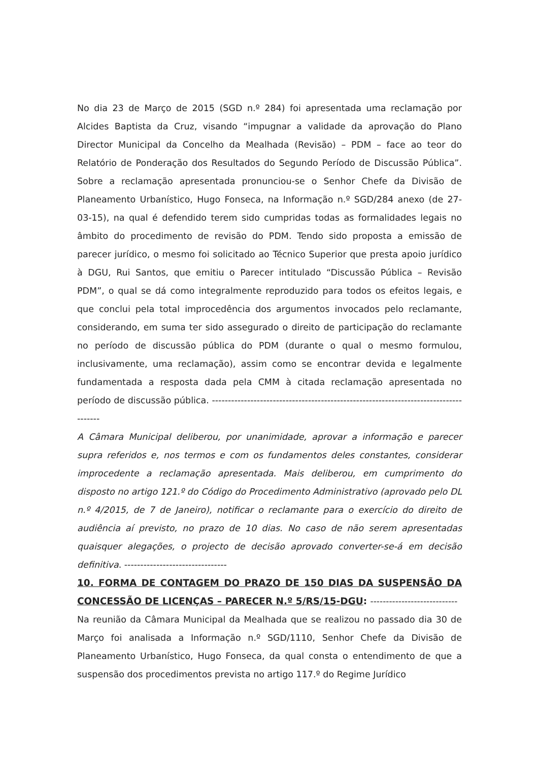No dia 23 de Março de 2015 (SGD n.º 284) foi apresentada uma reclamação por Alcides Baptista da Cruz, visando “impugnar a validade da aprovação do Plano Director Municipal da Concelho da Mealhada (Revisão) – PDM – face ao teor do Relatório de Ponderação dos Resultados do Segundo Período de Discussão Pública”. Sobre a reclamação apresentada pronunciou-se o Senhor Chefe da Divisão de Planeamento Urbanístico, Hugo Fonseca, na Informação n.º SGD/284 anexo (de 27-03-15), na qual é defendido terem sido cumpridas todas as formalidades legais no âmbito do procedimento de revisão do PDM. Tendo sido proposta a emissão de parecer jurídico, o mesmo foi solicitado ao Técnico Superior que presta apoio jurídico à DGU, Rui Santos, que emitiu o Parecer intitulado “Discussão Pública – Revisão PDM”, o qual se dá como integralmente reproduzido para todos os efeitos legais, e que conclui pela total improcedência dos argumentos invocados pelo reclamante, considerando, em suma ter sido assegurado o direito de participação do reclamante no período de discussão pública do PDM (durante o qual o mesmo formulou, inclusivamente, uma reclamação), assim como se encontrar devida e legalmente fundamentada a resposta dada pela CMM à citada reclamação apresentada no período de discussão pública. -------------------------------------------------------------------------------------
A Câmara Municipal deliberou, por unanimidade, aprovar a informação e parecer supra referidos e, nos termos e com os fundamentos deles constantes, considerar improcedente a reclamação apresentada. Mais deliberou, em cumprimento do disposto no artigo 121.º do Código do Procedimento Administrativo (aprovado pelo DL n.º 4/2015, de 7 de Janeiro), notificar o reclamante para o exercício do direito de audiência aí previsto, no prazo de 10 dias. No caso de não serem apresentadas quaisquer alegações, o projecto de decisão aprovado converter-se-á em decisão definitiva. --------------------------------
10. FORMA DE CONTAGEM DO PRAZO DE 150 DIAS DA SUSPENSÃO DA CONCESSÃO DE LICENÇAS – PARECER N.º 5/RS/15-DGU: ----------------------------
Na reunião da Câmara Municipal da Mealhada que se realizou no passado dia 30 de Março foi analisada a Informação n.º SGD/1110, Senhor Chefe da Divisão de Planeamento Urbanístico, Hugo Fonseca, da qual consta o entendimento de que a suspensão dos procedimentos prevista no artigo 117.º do Regime Jurídico